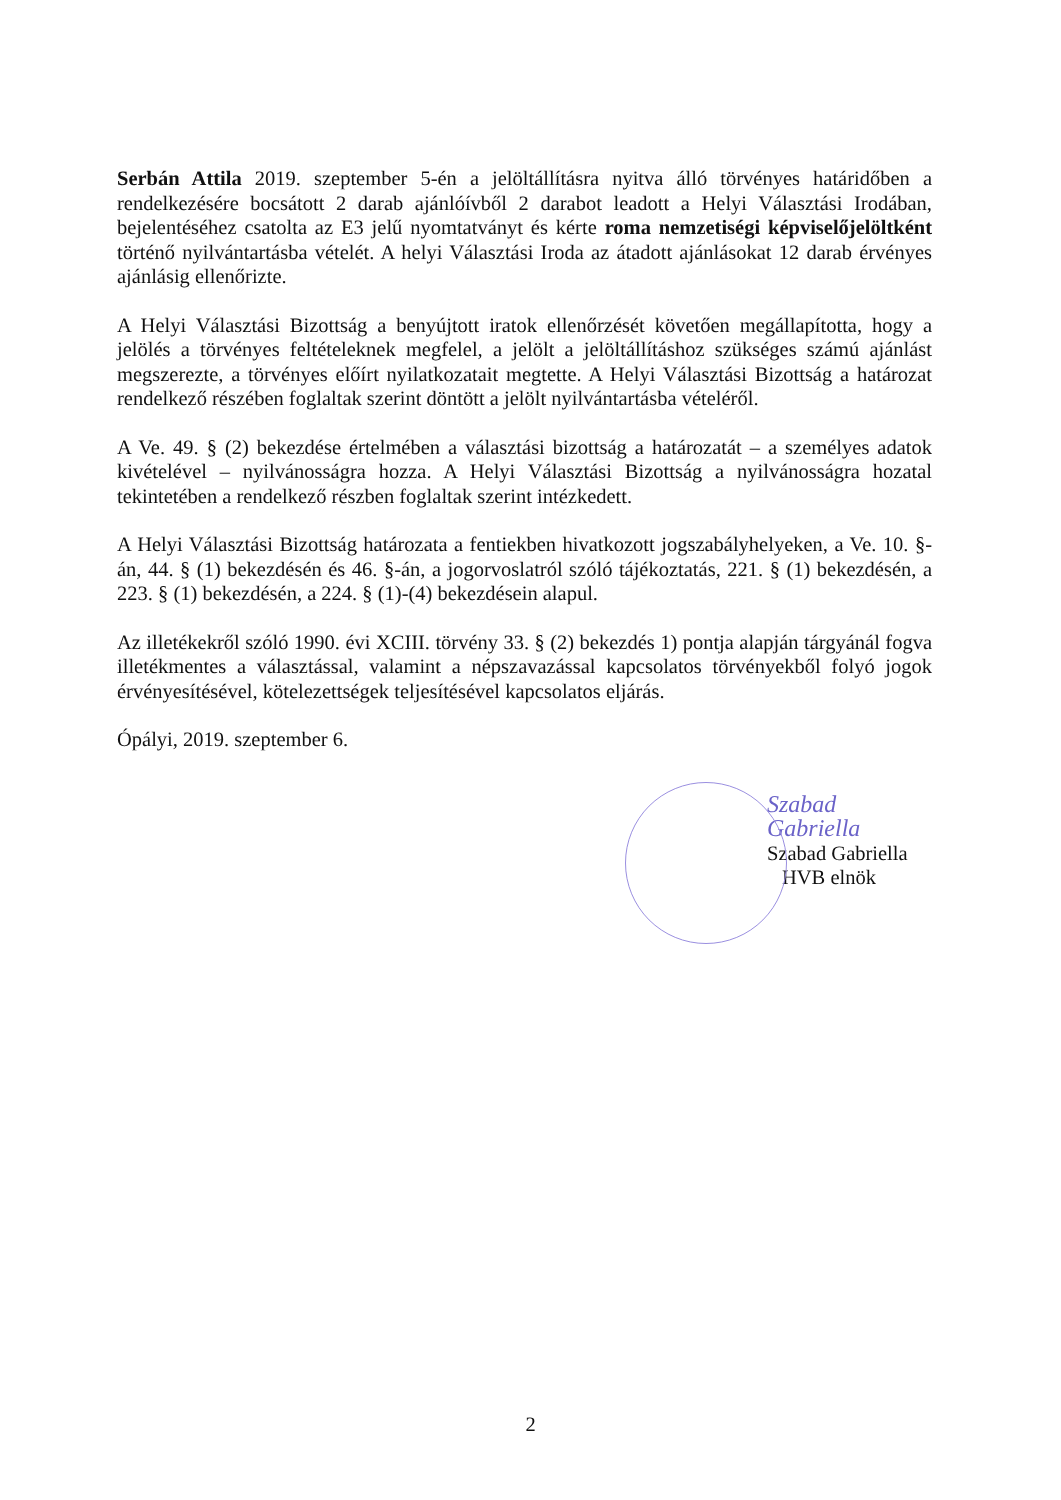Serbán Attila 2019. szeptember 5-én a jelöltállításra nyitva álló törvényes határidőben a rendelkezésére bocsátott 2 darab ajánlóívből 2 darabot leadott a Helyi Választási Irodában, bejelentéséhez csatolta az E3 jelű nyomtatványt és kérte roma nemzetiségi képviselőjelöltként történő nyilvántartásba vételét. A helyi Választási Iroda az átadott ajánlásokat 12 darab érvényes ajánlásig ellenőrizte.
A Helyi Választási Bizottság a benyújtott iratok ellenőrzését követően megállapította, hogy a jelölés a törvényes feltételeknek megfelel, a jelölt a jelöltállításhoz szükséges számú ajánlást megszerezte, a törvényes előírt nyilatkozatait megtette. A Helyi Választási Bizottság a határozat rendelkező részében foglaltak szerint döntött a jelölt nyilvántartásba vételéről.
A Ve. 49. § (2) bekezdése értelmében a választási bizottság a határozatát – a személyes adatok kivételével – nyilvánosságra hozza. A Helyi Választási Bizottság a nyilvánosságra hozatal tekintetében a rendelkező részben foglaltak szerint intézkedett.
A Helyi Választási Bizottság határozata a fentiekben hivatkozott jogszabályhelyeken, a Ve. 10. §-án, 44. § (1) bekezdésén és 46. §-án, a jogorvoslatról szóló tájékoztatás, 221. § (1) bekezdésén, a 223. § (1) bekezdésén, a 224. § (1)-(4) bekezdésein alapul.
Az illetékekről szóló 1990. évi XCIII. törvény 33. § (2) bekezdés 1) pontja alapján tárgyánál fogva illetékmentes a választással, valamint a népszavazással kapcsolatos törvényekből folyó jogok érvényesítésével, kötelezettségek teljesítésével kapcsolatos eljárás.
Ópályi, 2019. szeptember 6.
Szabad Gabriella
Szabad Gabriella
HVB elnök
2